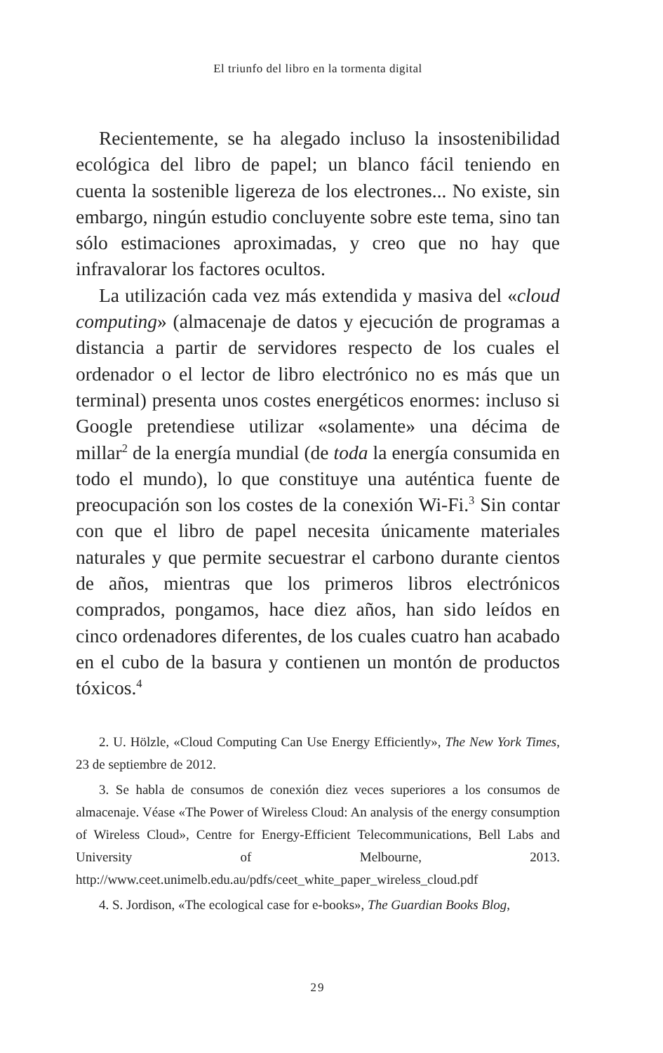El triunfo del libro en la tormenta digital
Recientemente, se ha alegado incluso la insostenibilidad ecológica del libro de papel; un blanco fácil teniendo en cuenta la sostenible ligereza de los electrones... No existe, sin embargo, ningún estudio concluyente sobre este tema, sino tan sólo estimaciones aproximadas, y creo que no hay que infravalorar los factores ocultos.
La utilización cada vez más extendida y masiva del «cloud computing» (almacenaje de datos y ejecución de programas a distancia a partir de servidores respecto de los cuales el ordenador o el lector de libro electrónico no es más que un terminal) presenta unos costes energéticos enormes: incluso si Google pretendiese utilizar «solamente» una décima de millar<sup>2</sup> de la energía mundial (de toda la energía consumida en todo el mundo), lo que constituye una auténtica fuente de preocupación son los costes de la conexión Wi-Fi.<sup>3</sup> Sin contar con que el libro de papel necesita únicamente materiales naturales y que permite secuestrar el carbono durante cientos de años, mientras que los primeros libros electrónicos comprados, pongamos, hace diez años, han sido leídos en cinco ordenadores diferentes, de los cuales cuatro han acabado en el cubo de la basura y contienen un montón de productos tóxicos.<sup>4</sup>
2. U. Hölzle, «Cloud Computing Can Use Energy Efficiently», The New York Times, 23 de septiembre de 2012.
3. Se habla de consumos de conexión diez veces superiores a los consumos de almacenaje. Véase «The Power of Wireless Cloud: An analysis of the energy consumption of Wireless Cloud», Centre for Energy-Efficient Telecommunications, Bell Labs and University of Melbourne, 2013. http://www.ceet.unimelb.edu.au/pdfs/ceet_white_paper_wireless_cloud.pdf
4. S. Jordison, «The ecological case for e-books», The Guardian Books Blog,
29